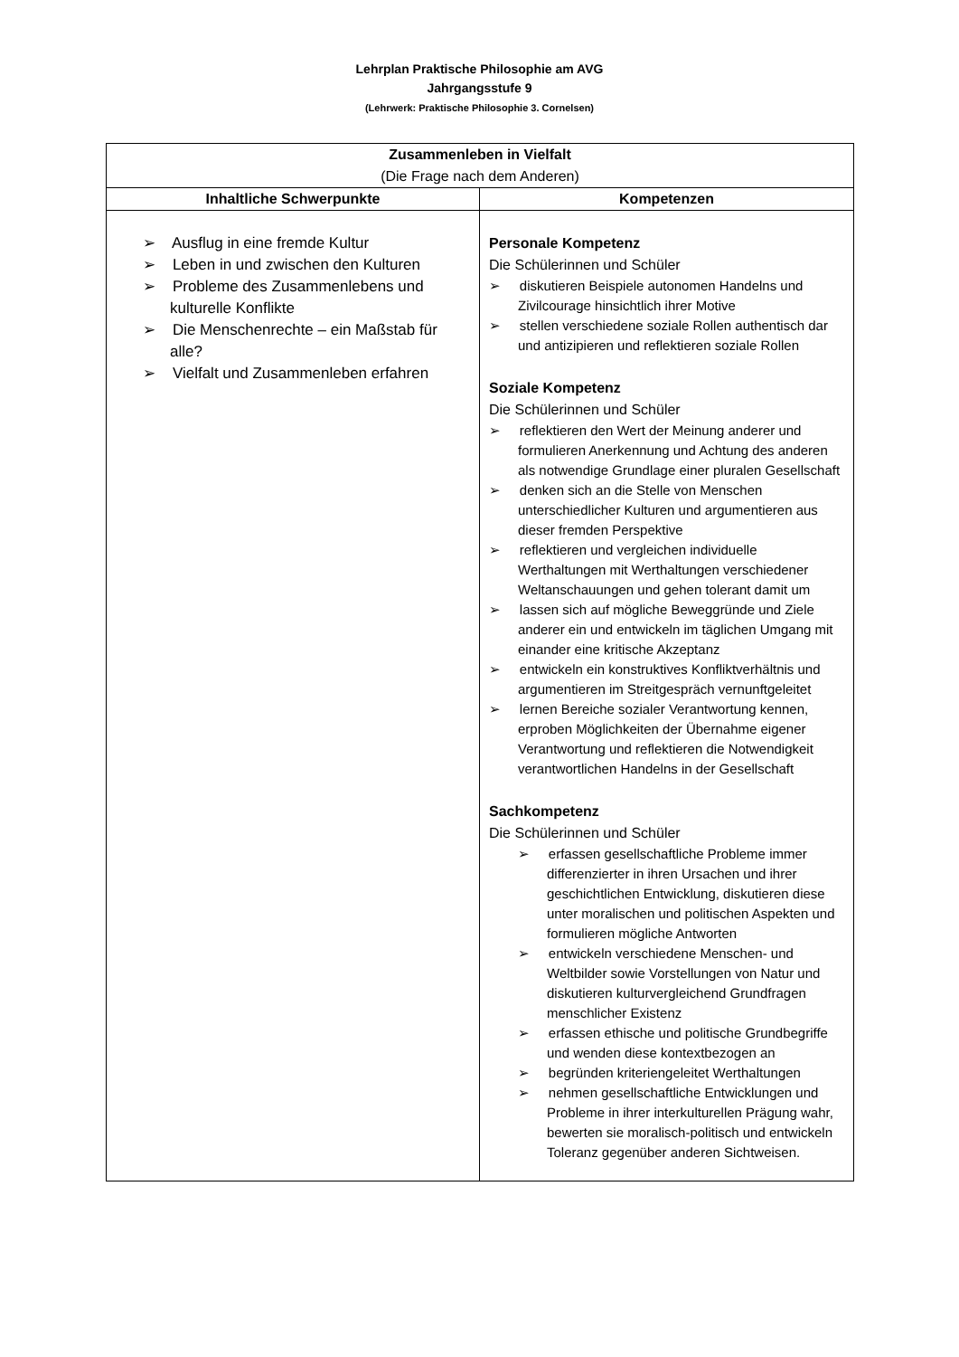Lehrplan Praktische Philosophie am AVG
Jahrgangsstufe 9
(Lehrwerk: Praktische Philosophie 3. Cornelsen)
| Zusammenleben in Vielfalt (Die Frage nach dem Anderen) | |
| --- | --- |
| Inhaltliche Schwerpunkte | Kompetenzen |
| ➢ Ausflug in eine fremde Kultur ➢ Leben in und zwischen den Kulturen ➢ Probleme des Zusammenlebens und kulturelle Konflikte ➢ Die Menschenrechte – ein Maßstab für alle? ➢ Vielfalt und Zusammenleben erfahren | Personale Kompetenz Die Schülerinnen und Schüler ➢ diskutieren Beispiele autonomen Handelns und Zivilcourage hinsichtlich ihrer Motive ➢ stellen verschiedene soziale Rollen authentisch dar und antizipieren und reflektieren soziale Rollen Soziale Kompetenz Die Schülerinnen und Schüler ➢ reflektieren den Wert der Meinung anderer und formulieren Anerkennung und Achtung des anderen als notwendige Grundlage einer pluralen Gesellschaft ➢ denken sich an die Stelle von Menschen unterschiedlicher Kulturen und argumentieren aus dieser fremden Perspektive ➢ reflektieren und vergleichen individuelle Werthaltungen mit Werthaltungen verschiedener Weltanschauungen und gehen tolerant damit um ➢ lassen sich auf mögliche Beweggründe und Ziele anderer ein und entwickeln im täglichen Umgang mit einander eine kritische Akzeptanz ➢ entwickeln ein konstruktives Konfliktverhältnis und argumentieren im Streitgespräch vernunftgeleitet ➢ lernen Bereiche sozialer Verantwortung kennen, erproben Möglichkeiten der Übernahme eigener Verantwortung und reflektieren die Notwendigkeit verantwortlichen Handelns in der Gesellschaft Sachkompetenz Die Schülerinnen und Schüler ➢ erfassen gesellschaftliche Probleme immer differenzierter in ihren Ursachen und ihrer geschichtlichen Entwicklung, diskutieren diese unter moralischen und politischen Aspekten und formulieren mögliche Antworten ➢ entwickeln verschiedene Menschen- und Weltbilder sowie Vorstellungen von Natur und diskutieren kulturvergleichend Grundfragen menschlicher Existenz ➢ erfassen ethische und politische Grundbegriffe und wenden diese kontextbezogen an ➢ begründen kriteriengeleitet Werthaltungen ➢ nehmen gesellschaftliche Entwicklungen und Probleme in ihrer interkulturellen Prägung wahr, bewerten sie moralisch-politisch und entwickeln Toleranz gegenüber anderen Sichtweisen. |